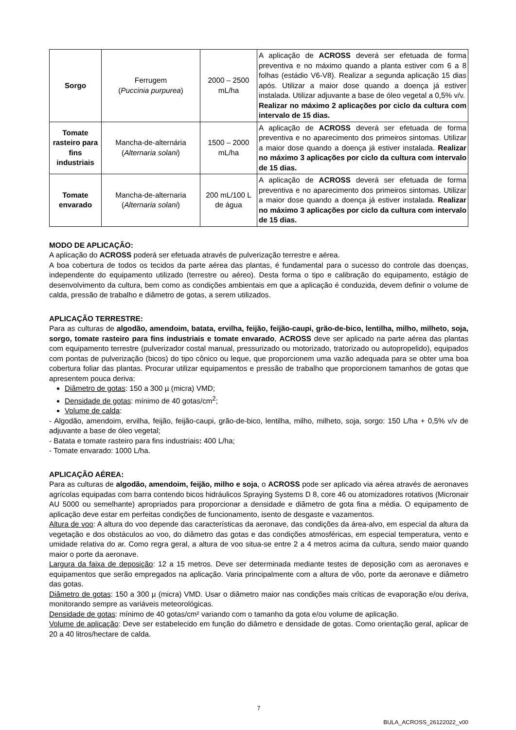| Sorgo | Ferrugem ( Puccinia purpurea ) | 2000 – 2500 mL/ha | A aplicação de ACROSS deverá ser efetuada de forma preventiva e no máximo quando a planta estiver com 6 a 8 folhas (estádio V6-V8). Realizar a segunda aplicação 15 dias após. Utilizar a maior dose quando a doença já estiver instalada. Utilizar adjuvante a base de óleo vegetal a 0,5% v/v. Realizar no máximo 2 aplicações por ciclo da cultura com intervalo de 15 dias. |
| Tomate rasteiro para fins industriais | Mancha-de-alternária ( Alternaria solani ) | 1500 – 2000 mL/ha | A aplicação de ACROSS deverá ser efetuada de forma preventiva e no aparecimento dos primeiros sintomas. Utilizar a maior dose quando a doença já estiver instalada. Realizar no máximo 3 aplicações por ciclo da cultura com intervalo de 15 dias. |
| Tomate envarado | Mancha-de-alternaria ( Alternaria solani ) | 200 mL/100 L de água | A aplicação de ACROSS deverá ser efetuada de forma preventiva e no aparecimento dos primeiros sintomas. Utilizar a maior dose quando a doença já estiver instalada. Realizar no máximo 3 aplicações por ciclo da cultura com intervalo de 15 dias. |
MODO DE APLICAÇÃO:
A aplicação do ACROSS poderá ser efetuada através de pulverização terrestre e aérea.
A boa cobertura de todos os tecidos da parte aérea das plantas, é fundamental para o sucesso do controle das doenças, independente do equipamento utilizado (terrestre ou aéreo). Desta forma o tipo e calibração do equipamento, estágio de desenvolvimento da cultura, bem como as condições ambientais em que a aplicação é conduzida, devem definir o volume de calda, pressão de trabalho e diâmetro de gotas, a serem utilizados.
APLICAÇÃO TERRESTRE:
Para as culturas de algodão, amendoim, batata, ervilha, feijão, feijão-caupi, grão-de-bico, lentilha, milho, milheto, soja, sorgo, tomate rasteiro para fins industriais e tomate envarado, ACROSS deve ser aplicado na parte aérea das plantas com equipamento terrestre (pulverizador costal manual, pressurizado ou motorizado, tratorizado ou autopropelido), equipados com pontas de pulverização (bicos) do tipo cônico ou leque, que proporcionem uma vazão adequada para se obter uma boa cobertura foliar das plantas. Procurar utilizar equipamentos e pressão de trabalho que proporcionem tamanhos de gotas que apresentem pouca deriva:
Diâmetro de gotas: 150 a 300 µ (micra) VMD;
Densidade de gotas: mínimo de 40 gotas/cm<sup>2</sup>;
Volume de calda:
- Algodão, amendoim, ervilha, feijão, feijão-caupi, grão-de-bico, lentilha, milho, milheto, soja, sorgo: 150 L/ha + 0,5% v/v de adjuvante a base de óleo vegetal;
- Batata e tomate rasteiro para fins industriais: 400 L/ha;
- Tomate envarado: 1000 L/ha.
APLICAÇÃO AÉREA:
Para as culturas de algodão, amendoim, feijão, milho e soja, o ACROSS pode ser aplicado via aérea através de aeronaves agrícolas equipadas com barra contendo bicos hidráulicos Spraying Systems D 8, core 46 ou atomizadores rotativos (Micronair AU 5000 ou semelhante) apropriados para proporcionar a densidade e diâmetro de gota fina a média. O equipamento de aplicação deve estar em perfeitas condições de funcionamento, isento de desgaste e vazamentos.
Altura de voo: A altura do voo depende das características da aeronave, das condições da área-alvo, em especial da altura da vegetação e dos obstáculos ao voo, do diâmetro das gotas e das condições atmosféricas, em especial temperatura, vento e umidade relativa do ar. Como regra geral, a altura de voo situa-se entre 2 a 4 metros acima da cultura, sendo maior quando maior o porte da aeronave.
Largura da faixa de deposição: 12 a 15 metros. Deve ser determinada mediante testes de deposição com as aeronaves e equipamentos que serão empregados na aplicação. Varia principalmente com a altura de vôo, porte da aeronave e diâmetro das gotas.
Diâmetro de gotas: 150 a 300 µ (micra) VMD. Usar o diâmetro maior nas condições mais críticas de evaporação e/ou deriva, monitorando sempre as variáveis meteorológicas.
Densidade de gotas: mínimo de 40 gotas/cm² variando com o tamanho da gota e/ou volume de aplicação.
Volume de aplicação: Deve ser estabelecido em função do diâmetro e densidade de gotas. Como orientação geral, aplicar de 20 a 40 litros/hectare de calda.
7
BULA_ACROSS_26122022_v00